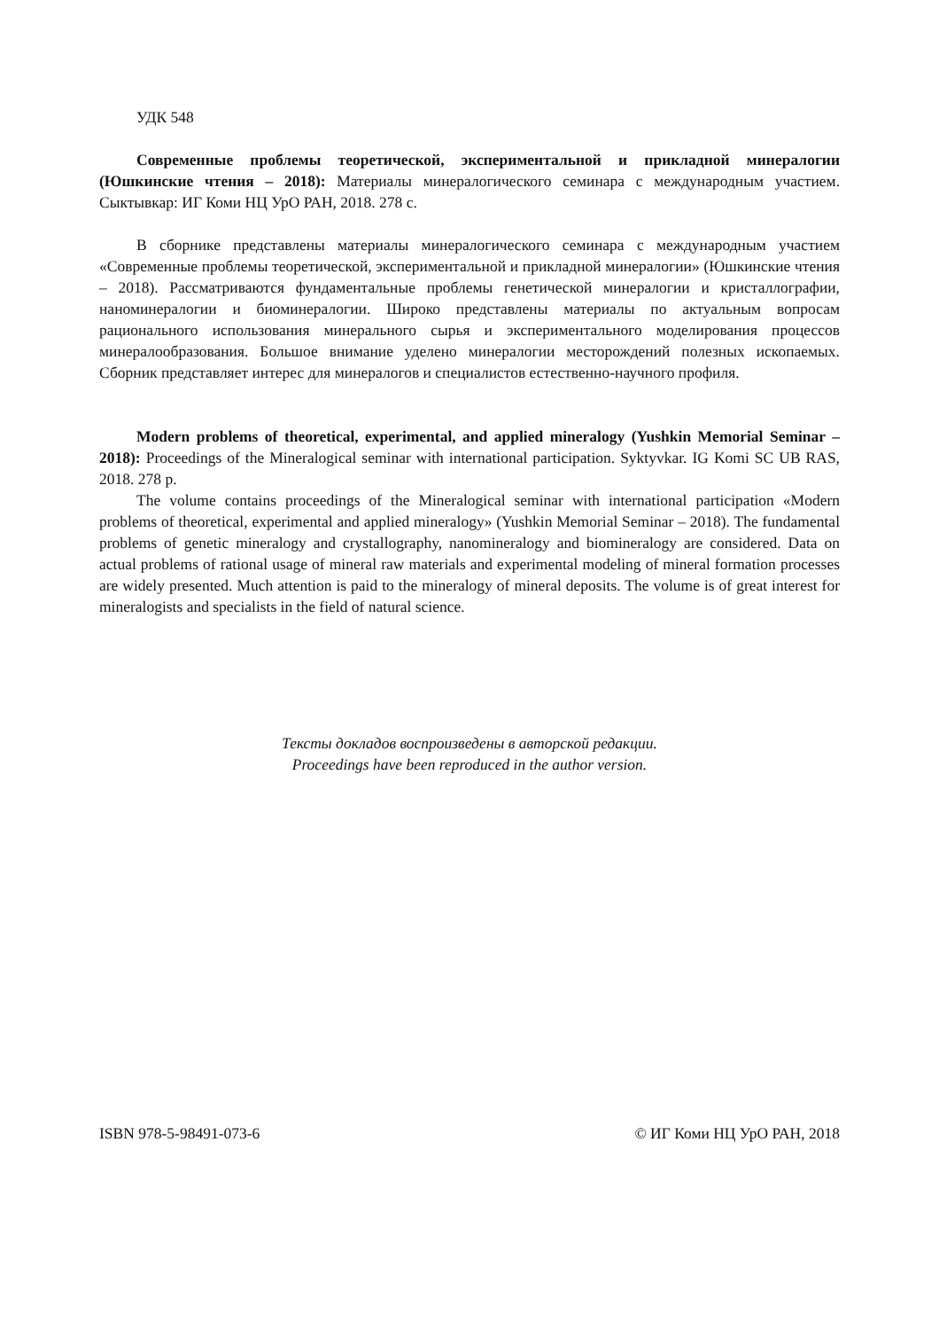УДК 548
Современные проблемы теоретической, экспериментальной и прикладной минералогии (Юшкинские чтения – 2018): Материалы минералогического семинара с международным участием. Сыктывкар: ИГ Коми НЦ УрО РАН, 2018. 278 с.
В сборнике представлены материалы минералогического семинара с международным участием «Современные проблемы теоретической, экспериментальной и прикладной минералогии» (Юшкинские чтения – 2018). Рассматриваются фундаментальные проблемы генетической минералогии и кристаллографии, наноминералогии и биоминералогии. Широко представлены материалы по актуальным вопросам рационального использования минерального сырья и экспериментального моделирования процессов минералообразования. Большое внимание уделено минералогии месторождений полезных ископаемых. Сборник представляет интерес для минералогов и специалистов естественно-научного профиля.
Modern problems of theoretical, experimental, and applied mineralogy (Yushkin Memorial Seminar – 2018): Proceedings of the Mineralogical seminar with international participation. Syktyvkar. IG Komi SC UB RAS, 2018. 278 p.
The volume contains proceedings of the Mineralogical seminar with international participation «Modern problems of theoretical, experimental and applied mineralogy» (Yushkin Memorial Seminar – 2018). The fundamental problems of genetic mineralogy and crystallography, nanomineralogy and biomineralogy are considered. Data on actual problems of rational usage of mineral raw materials and experimental modeling of mineral formation processes are widely presented. Much attention is paid to the mineralogy of mineral deposits. The volume is of great interest for mineralogists and specialists in the field of natural science.
Тексты докладов воспроизведены в авторской редакции.
Proceedings have been reproduced in the author version.
ISBN 978-5-98491-073-6 © ИГ Коми НЦ УрО РАН, 2018